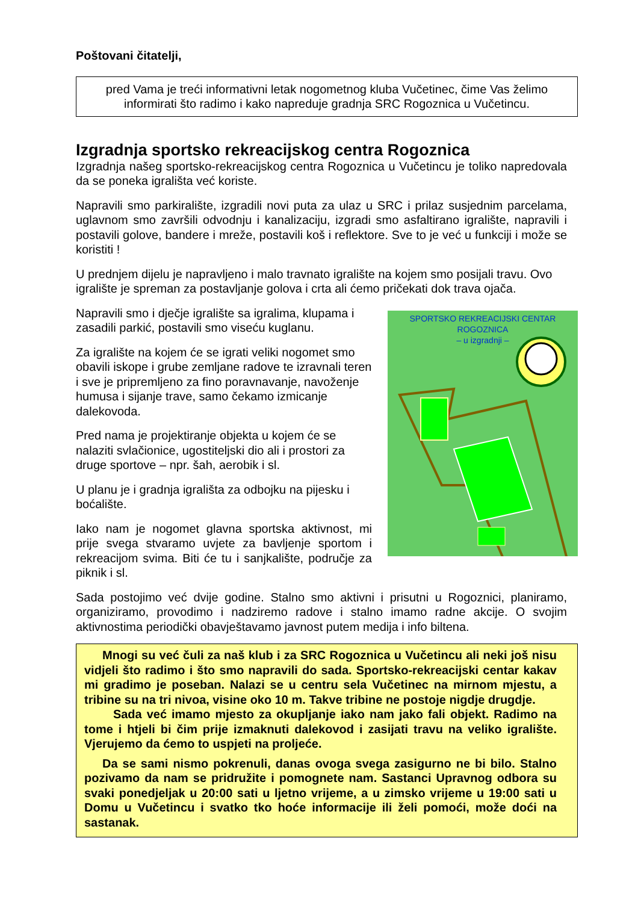Poštovani čitatelji,
pred Vama je treći informativni letak nogometnog kluba Vučetinec, čime Vas želimo informirati što radimo i kako napreduje gradnja SRC Rogoznica u Vučetincu.
Izgradnja sportsko rekreacijskog centra Rogoznica
Izgradnja našeg sportsko-rekreacijskog centra Rogoznica u Vučetincu je toliko napredovala da se poneka igrališta već koriste.
Napravili smo parkiralište, izgradili novi puta za ulaz u SRC i prilaz susjednim parcelama, uglavnom smo završili odvodnju i kanalizaciju, izgradi smo asfaltirano igralište, napravili i postavili golove, bandere i mreže, postavili koš i reflektore. Sve to je već u funkciji i može se koristiti !
U prednjem dijelu je napravljeno i malo travnato igralište na kojem smo posijali travu. Ovo igralište je spreman za postavljanje golova i crta ali ćemo pričekati dok trava ojača.
Napravili smo i dječje igralište sa igralima, klupama i zasadili parkić, postavili smo viseću kuglanu.
Za igralište na kojem će se igrati veliki nogomet smo obavili iskope i grube zemljane radove te izravnali teren i sve je pripremljeno za fino poravnavanje, navoženje humusa i sijanje trave, samo čekamo izmicanje dalekovoda.
Pred nama je projektiranje objekta u kojem će se nalaziti svlačionice, ugostiteljski dio ali i prostori za druge sportove – npr. šah, aerobik i sl.
U planu je i gradnja igrališta za odbojku na pijesku i boćalište.
Iako nam je nogomet glavna sportska aktivnost, mi prije svega stvaramo uvjete za bavljenje sportom i rekreacijom svima. Biti će tu i sanjkalište, područje za piknik i sl.
SPORTSKO REKREACIJSKI CENTAR ROGOZNICA
– u izgradnji –
Sada postojimo već dvije godine. Stalno smo aktivni i prisutni u Rogoznici, planiramo, organiziramo, provodimo i nadziremo radove i stalno imamo radne akcije. O svojim aktivnostima periodički obavještavamo javnost putem medija i info biltena.
Mnogi su već čuli za naš klub i za SRC Rogoznica u Vučetincu ali neki još nisu vidjeli što radimo i što smo napravili do sada. Sportsko-rekreacijski centar kakav mi gradimo je poseban. Nalazi se u centru sela Vučetinec na mirnom mjestu, a tribine su na tri nivoa, visine oko 10 m. Takve tribine ne postoje nigdje drugdje.
Sada već imamo mjesto za okupljanje iako nam jako fali objekt. Radimo na tome i htjeli bi čim prije izmaknuti dalekovod i zasijati travu na veliko igralište. Vjerujemo da ćemo to uspjeti na proljeće.
Da se sami nismo pokrenuli, danas ovoga svega zasigurno ne bi bilo. Stalno pozivamo da nam se pridružite i pomognete nam. Sastanci Upravnog odbora su svaki ponedjeljak u 20:00 sati u ljetno vrijeme, a u zimsko vrijeme u 19:00 sati u Domu u Vučetincu i svatko tko hoće informacije ili želi pomoći, može doći na sastanak.